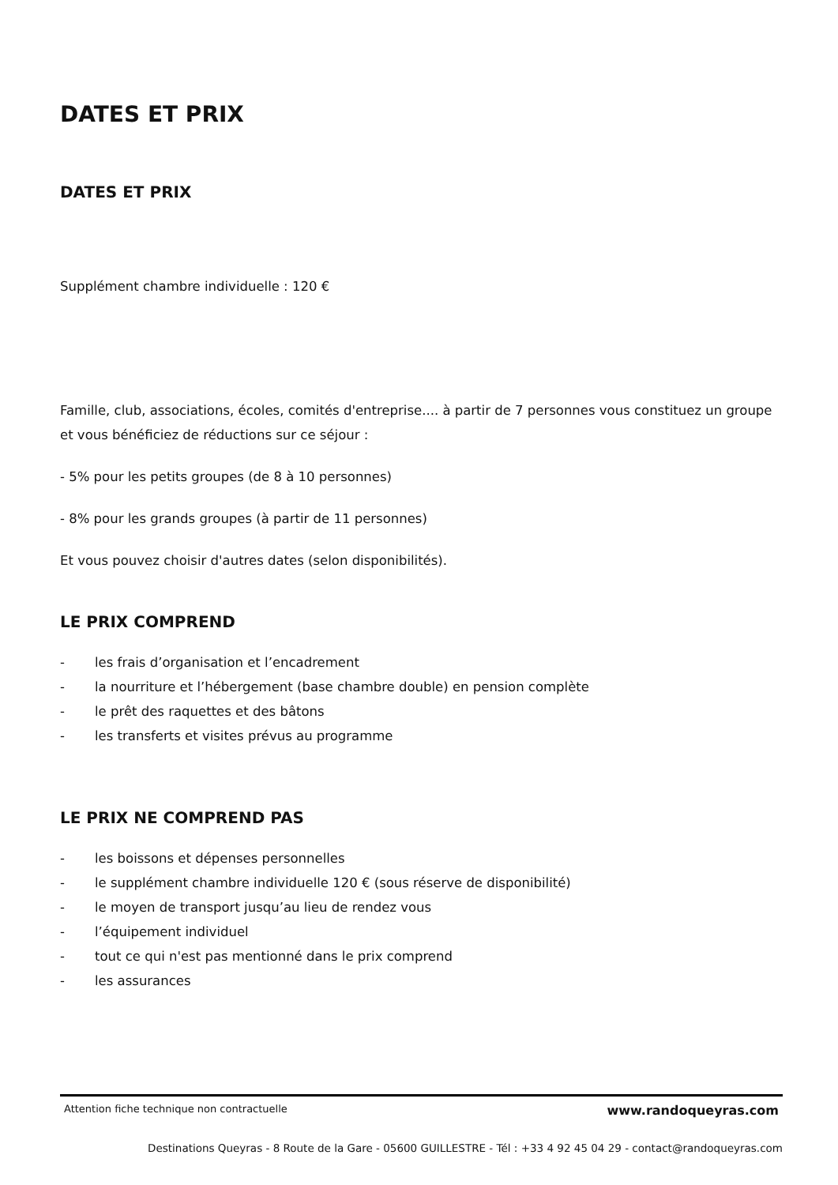DATES ET PRIX
DATES ET PRIX
Supplément chambre individuelle : 120 €
Famille, club, associations, écoles, comités d'entreprise.... à partir de 7 personnes vous constituez un groupe et vous bénéficiez de réductions sur ce séjour :
- 5% pour les petits groupes (de 8 à 10 personnes)
- 8% pour les grands groupes (à partir de 11 personnes)
Et vous pouvez choisir d'autres dates (selon disponibilités).
LE PRIX COMPREND
- les frais d’organisation et l’encadrement
- la nourriture et l’hébergement (base chambre double) en pension complète
- le prêt des raquettes et des bâtons
- les transferts et visites prévus au programme
LE PRIX NE COMPREND PAS
- les boissons et dépenses personnelles
- le supplément chambre individuelle 120 € (sous réserve de disponibilité)
- le moyen de transport jusqu’au lieu de rendez vous
- l’équipement individuel
- tout ce qui n'est pas mentionné dans le prix comprend
- les assurances
Attention fiche technique non contractuelle www.randoqueyras.com
Destinations Queyras - 8 Route de la Gare - 05600 GUILLESTRE - Tél : +33 4 92 45 04 29 - contact@randoqueyras.com